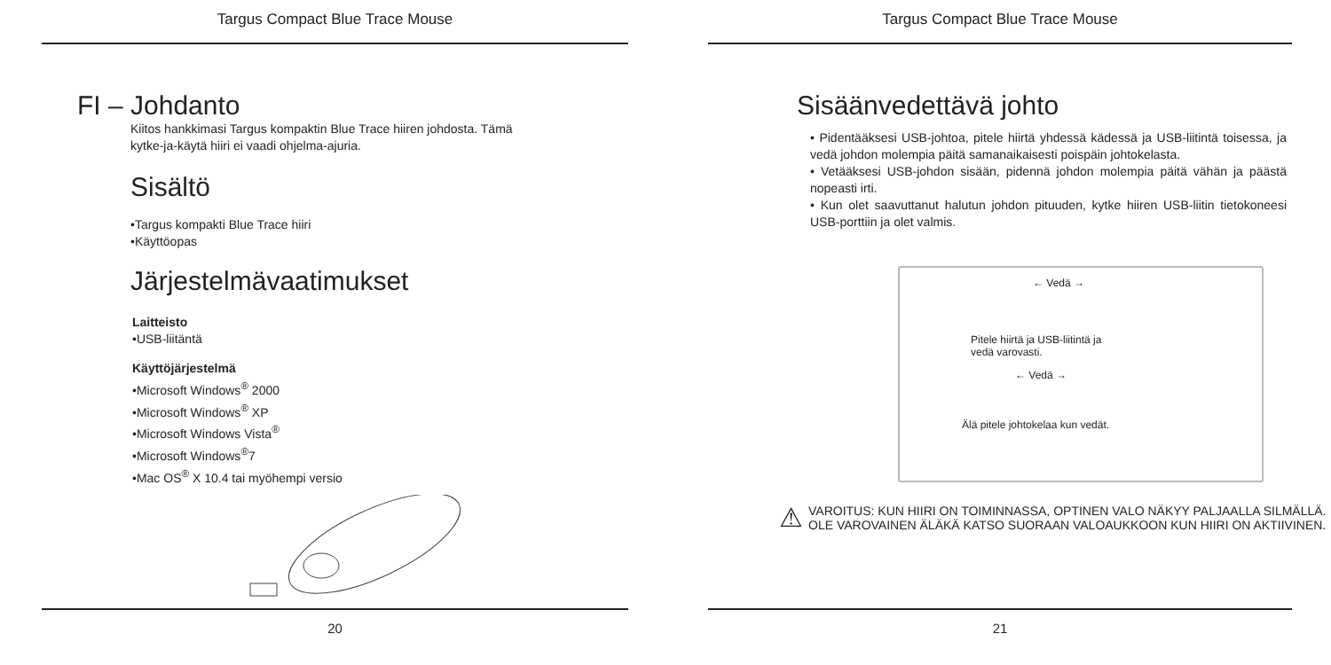Targus Compact Blue Trace Mouse
FI – Johdanto
Kiitos hankkimasi Targus kompaktin Blue Trace hiiren johdosta. Tämä
kytke-ja-käytä hiiri ei vaadi ohjelma-ajuria.
Sisältö
•Targus kompakti Blue Trace hiiri
•Käyttöopas
Järjestelmävaatimukset
Laitteisto
•USB-liitäntä
Käyttöjärjestelmä
•Microsoft Windows<sup>®</sup> 2000
•Microsoft Windows<sup>®</sup> XP
•Microsoft Windows Vista<sup>®</sup>
•Microsoft Windows<sup>®</sup>7
•Mac OS<sup>®</sup> X 10.4 tai myöhempi versio
20
Targus Compact Blue Trace Mouse
Sisäänvedettävä johto
• Pidentääksesi USB-johtoa, pitele hiirtä yhdessä kädessä ja USB-liitintä toisessa, ja vedä johdon molempia päitä samanaikaisesti poispäin johtokelasta.
• Vetääksesi USB-johdon sisään, pidennä johdon molempia päitä vähän ja päästä nopeasti irti.
• Kun olet saavuttanut halutun johdon pituuden, kytke hiiren USB-liitin tietokoneesi USB-porttiin ja olet valmis.
← Vedä →
Pitele hiirtä ja USB-liitintä ja
vedä varovasti.
← Vedä →
Älä pitele johtokelaa kun vedät.
⚠ VAROITUS: KUN HIIRI ON TOIMINNASSA, OPTINEN VALO NÄKYY PALJAALLA SILMÄLLÄ.
OLE VAROVAINEN ÄLÄKÄ KATSO SUORAAN VALOAUKKOON KUN HIIRI ON AKTIIVINEN.
21